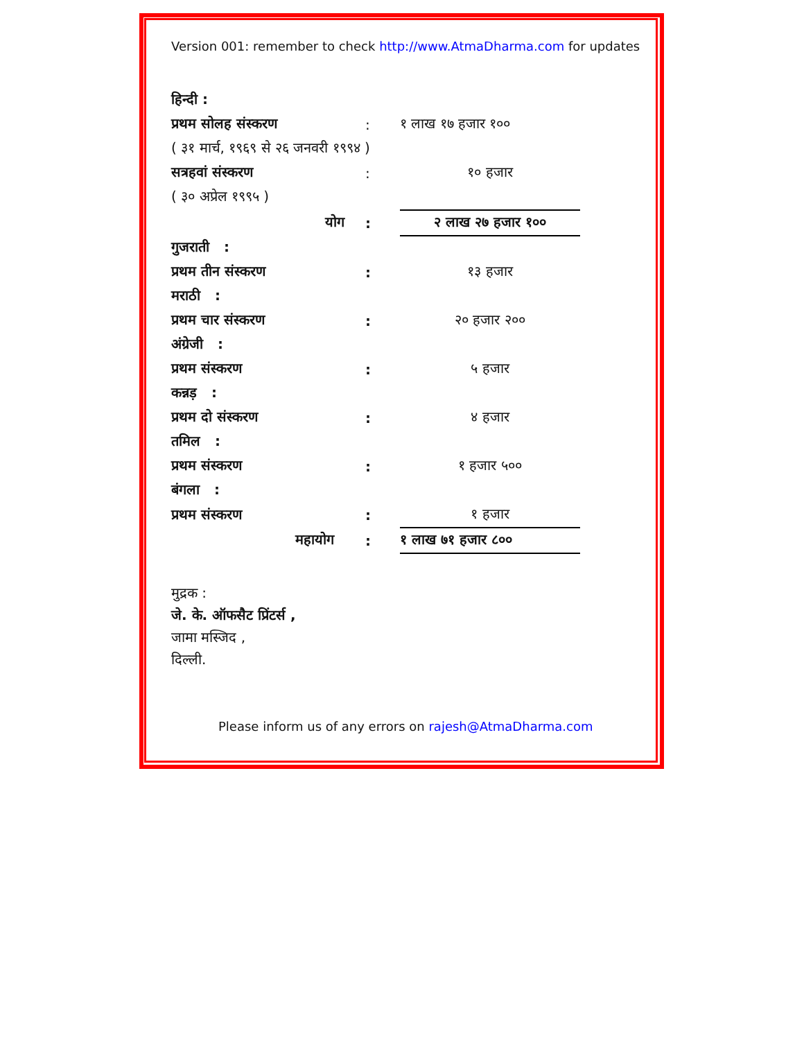Version 001: remember to check http://www.AtmaDharma.com for updates
| हिन्दी : | | |
| प्रथम सोलह संस्करण | : | १ लाख १७ हजार १०० |
| ( ३१ मार्च, १९६९ से २६ जनवरी १९९४ ) | | |
| सत्रहवां संस्करण | : | १० हजार |
| ( ३० अप्रेल १९९५ ) | | |
| योग | : | २ लाख २७ हजार १०० |
| गुजराती : | | |
| प्रथम तीन संस्करण | : | १३ हजार |
| मराठी : | | |
| प्रथम चार संस्करण | : | २० हजार २०० |
| अंग्रेजी : | | |
| प्रथम संस्करण | : | ५ हजार |
| कन्नड़ : | | |
| प्रथम दो संस्करण | : | ४ हजार |
| तमिल : | | |
| प्रथम संस्करण | : | १ हजार ५०० |
| बंगला : | | |
| प्रथम संस्करण | : | १ हजार |
| महायोग | : | १ लाख ७१ हजार ८०० |
मुद्रक :
जे. के. ऑफसैट प्रिंटर्स ,
जामा मस्जिद ,
दिल्ली.
Please inform us of any errors on rajesh@AtmaDharma.com